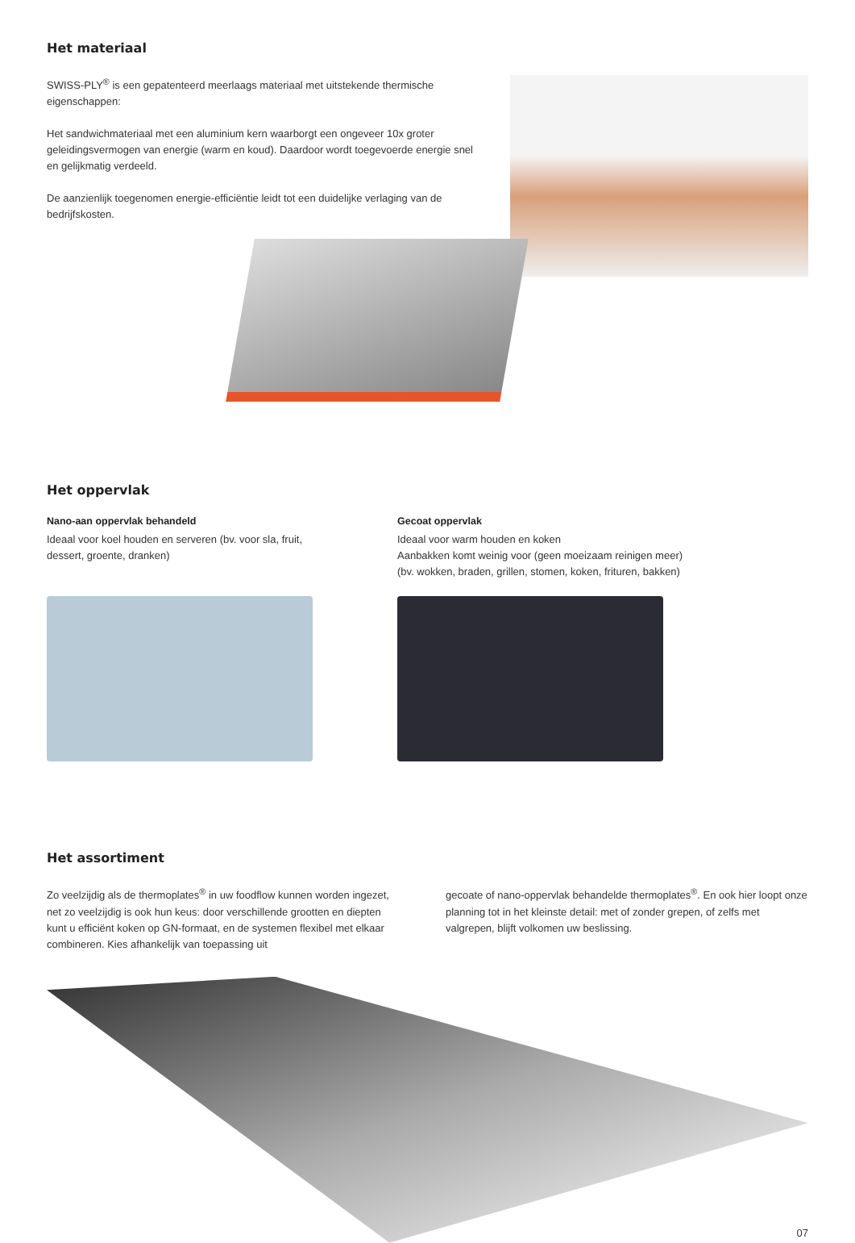Het materiaal
SWISS-PLY<sup>®</sup> is een gepatenteerd meerlaags materiaal met uitstekende thermische eigenschappen:
Het sandwichmateriaal met een aluminium kern waarborgt een ongeveer 10x groter geleidingsvermogen van energie (warm en koud). Daardoor wordt toegevoerde energie snel en gelijkmatig verdeeld.
De aanzienlijk toegenomen energie-efficiëntie leidt tot een duidelijke verlaging van de bedrijfskosten.
Het oppervlak
Nano-aan oppervlak behandeld
Ideaal voor koel houden en serveren (bv. voor sla, fruit, dessert, groente, dranken)
Gecoat oppervlak
Ideaal voor warm houden en koken
Aanbakken komt weinig voor (geen moeizaam reinigen meer)
(bv. wokken, braden, grillen, stomen, koken, frituren, bakken)
Het assortiment
Zo veelzijdig als de thermoplates<sup>®</sup> in uw foodflow kunnen worden ingezet, net zo veelzijdig is ook hun keus: door verschillende grootten en diepten kunt u efficiënt koken op GN-formaat, en de systemen flexibel met elkaar combineren. Kies afhankelijk van toepassing uit
gecoate of nano-oppervlak behandelde thermoplates<sup>®</sup>. En ook hier loopt onze planning tot in het kleinste detail: met of zonder grepen, of zelfs met valgrepen, blijft volkomen uw beslissing.
07